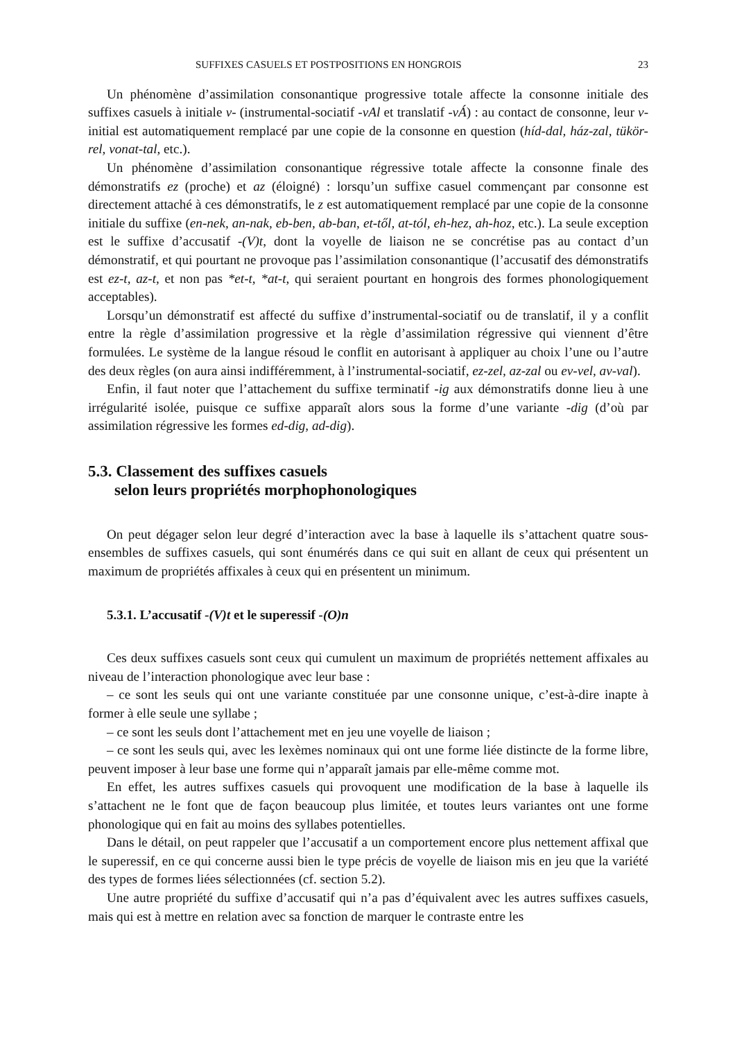SUFFIXES CASUELS ET POSTPOSITIONS EN HONGROIS 23
Un phénomène d’assimilation consonantique progressive totale affecte la consonne initiale des suffixes casuels à initiale v- (instrumental-sociatif -vAl et translatif -vÁ) : au contact de consonne, leur v- initial est automatiquement remplacé par une copie de la consonne en question (híd-dal, ház-zal, tükör-rel, vonat-tal, etc.).
Un phénomène d’assimilation consonantique régressive totale affecte la consonne finale des démonstratifs ez (proche) et az (éloigné) : lorsqu’un suffixe casuel commençant par consonne est directement attaché à ces démonstratifs, le z est automatiquement remplacé par une copie de la consonne initiale du suffixe (en-nek, an-nak, eb-ben, ab-ban, et-től, at-tól, eh-hez, ah-hoz, etc.). La seule exception est le suffixe d’accusatif -(V)t, dont la voyelle de liaison ne se concrétise pas au contact d’un démonstratif, et qui pourtant ne provoque pas l’assimilation consonantique (l’accusatif des démonstratifs est ez-t, az-t, et non pas *et-t, *at-t, qui seraient pourtant en hongrois des formes phonologiquement acceptables).
Lorsqu’un démonstratif est affecté du suffixe d’instrumental-sociatif ou de translatif, il y a conflit entre la règle d’assimilation progressive et la règle d’assimilation régressive qui viennent d’être formulées. Le système de la langue résoud le conflit en autorisant à appliquer au choix l’une ou l’autre des deux règles (on aura ainsi indifféremment, à l’instrumental-sociatif, ez-zel, az-zal ou ev-vel, av-val).
Enfin, il faut noter que l’attachement du suffixe terminatif -ig aux démonstratifs donne lieu à une irrégularité isolée, puisque ce suffixe apparaît alors sous la forme d’une variante -dig (d’où par assimilation régressive les formes ed-dig, ad-dig).
5.3. Classement des suffixes casuels
selon leurs propriétés morphophonologiques
On peut dégager selon leur degré d’interaction avec la base à laquelle ils s’attachent quatre sous-ensembles de suffixes casuels, qui sont énumérés dans ce qui suit en allant de ceux qui présentent un maximum de propriétés affixales à ceux qui en présentent un minimum.
5.3.1. L’accusatif -(V)t et le superessif -(O)n
Ces deux suffixes casuels sont ceux qui cumulent un maximum de propriétés nettement affixales au niveau de l’interaction phonologique avec leur base :
– ce sont les seuls qui ont une variante constituée par une consonne unique, c’est-à-dire inapte à former à elle seule une syllabe ;
– ce sont les seuls dont l’attachement met en jeu une voyelle de liaison ;
– ce sont les seuls qui, avec les lexèmes nominaux qui ont une forme liée distincte de la forme libre, peuvent imposer à leur base une forme qui n’apparaît jamais par elle-même comme mot.
En effet, les autres suffixes casuels qui provoquent une modification de la base à laquelle ils s’attachent ne le font que de façon beaucoup plus limitée, et toutes leurs variantes ont une forme phonologique qui en fait au moins des syllabes potentielles.
Dans le détail, on peut rappeler que l’accusatif a un comportement encore plus nettement affixal que le superessif, en ce qui concerne aussi bien le type précis de voyelle de liaison mis en jeu que la variété des types de formes liées sélectionnées (cf. section 5.2).
Une autre propriété du suffixe d’accusatif qui n’a pas d’équivalent avec les autres suffixes casuels, mais qui est à mettre en relation avec sa fonction de marquer le contraste entre les